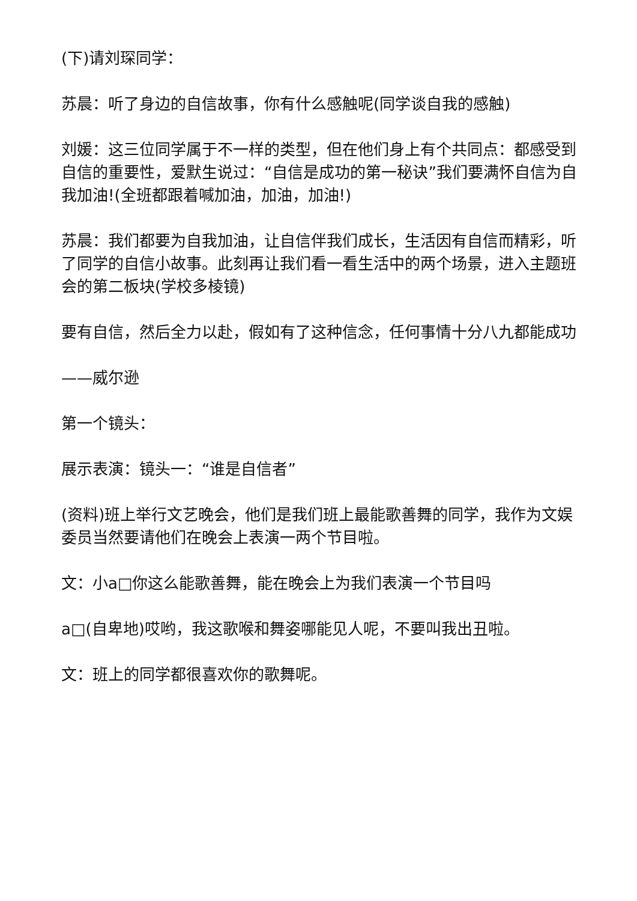(下)请刘琛同学：
苏晨：听了身边的自信故事，你有什么感触呢(同学谈自我的感触)
刘媛：这三位同学属于不一样的类型，但在他们身上有个共同点：都感受到自信的重要性，爱默生说过：“自信是成功的第一秘诀”我们要满怀自信为自我加油!(全班都跟着喊加油，加油，加油!)
苏晨：我们都要为自我加油，让自信伴我们成长，生活因有自信而精彩，听了同学的自信小故事。此刻再让我们看一看生活中的两个场景，进入主题班会的第二板块(学校多棱镜)
要有自信，然后全力以赴，假如有了这种信念，任何事情十分八九都能成功
——威尔逊
第一个镜头：
展示表演：镜头一：“谁是自信者”
(资料)班上举行文艺晚会，他们是我们班上最能歌善舞的同学，我作为文娱委员当然要请他们在晚会上表演一两个节目啦。
文：小a□你这么能歌善舞，能在晚会上为我们表演一个节目吗
a□(自卑地)哎哟，我这歌喉和舞姿哪能见人呢，不要叫我出丑啦。
文：班上的同学都很喜欢你的歌舞呢。